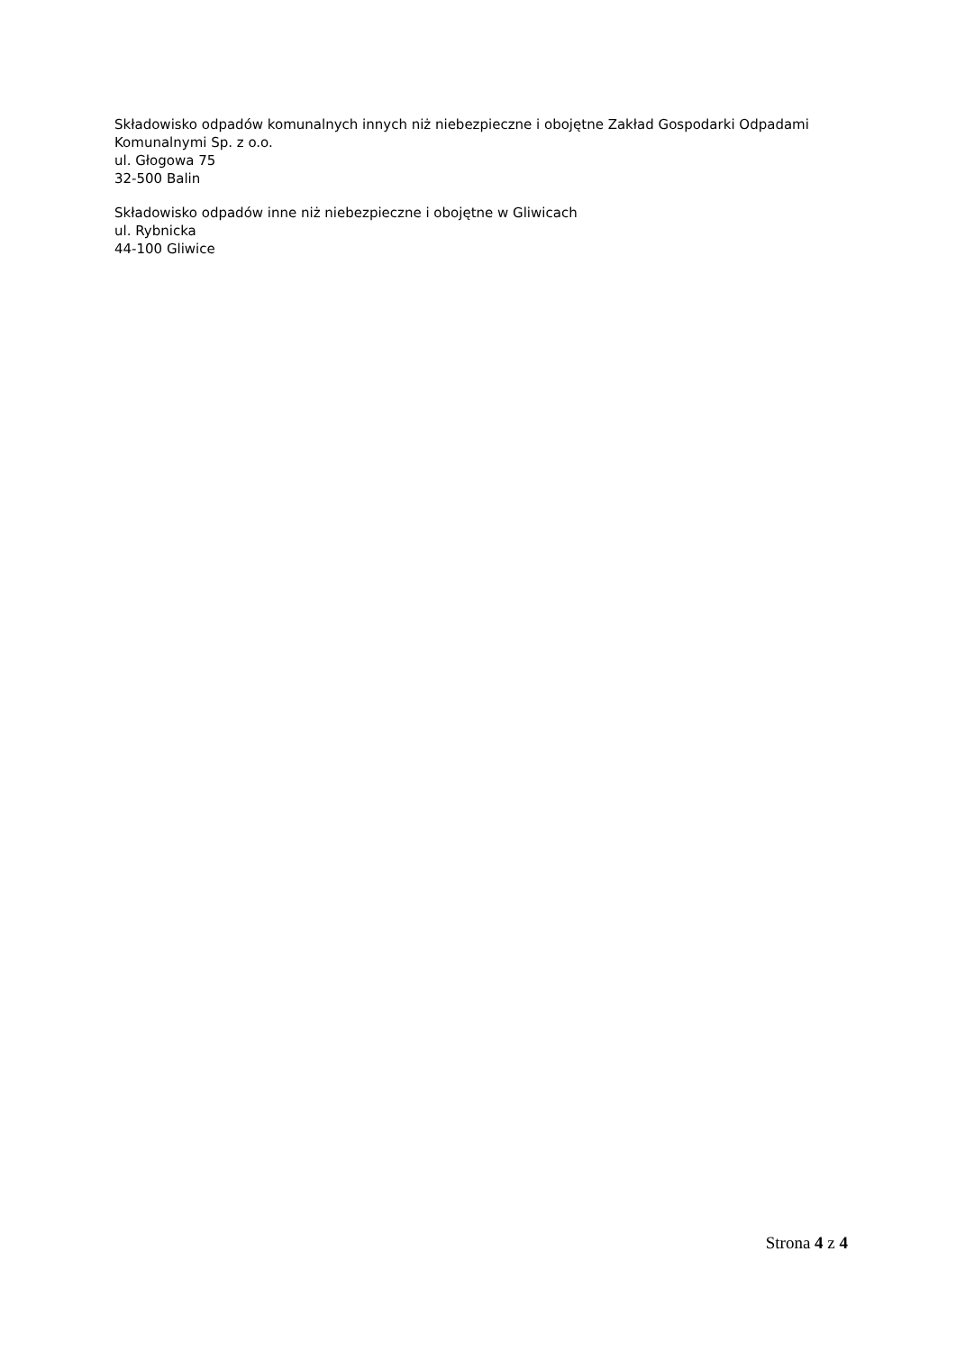Składowisko odpadów komunalnych innych niż niebezpieczne i obojętne Zakład Gospodarki Odpadami Komunalnymi Sp. z o.o.
ul. Głogowa 75
32-500 Balin
Składowisko odpadów inne niż niebezpieczne i obojętne w Gliwicach
ul. Rybnicka
44-100 Gliwice
Strona 4 z 4